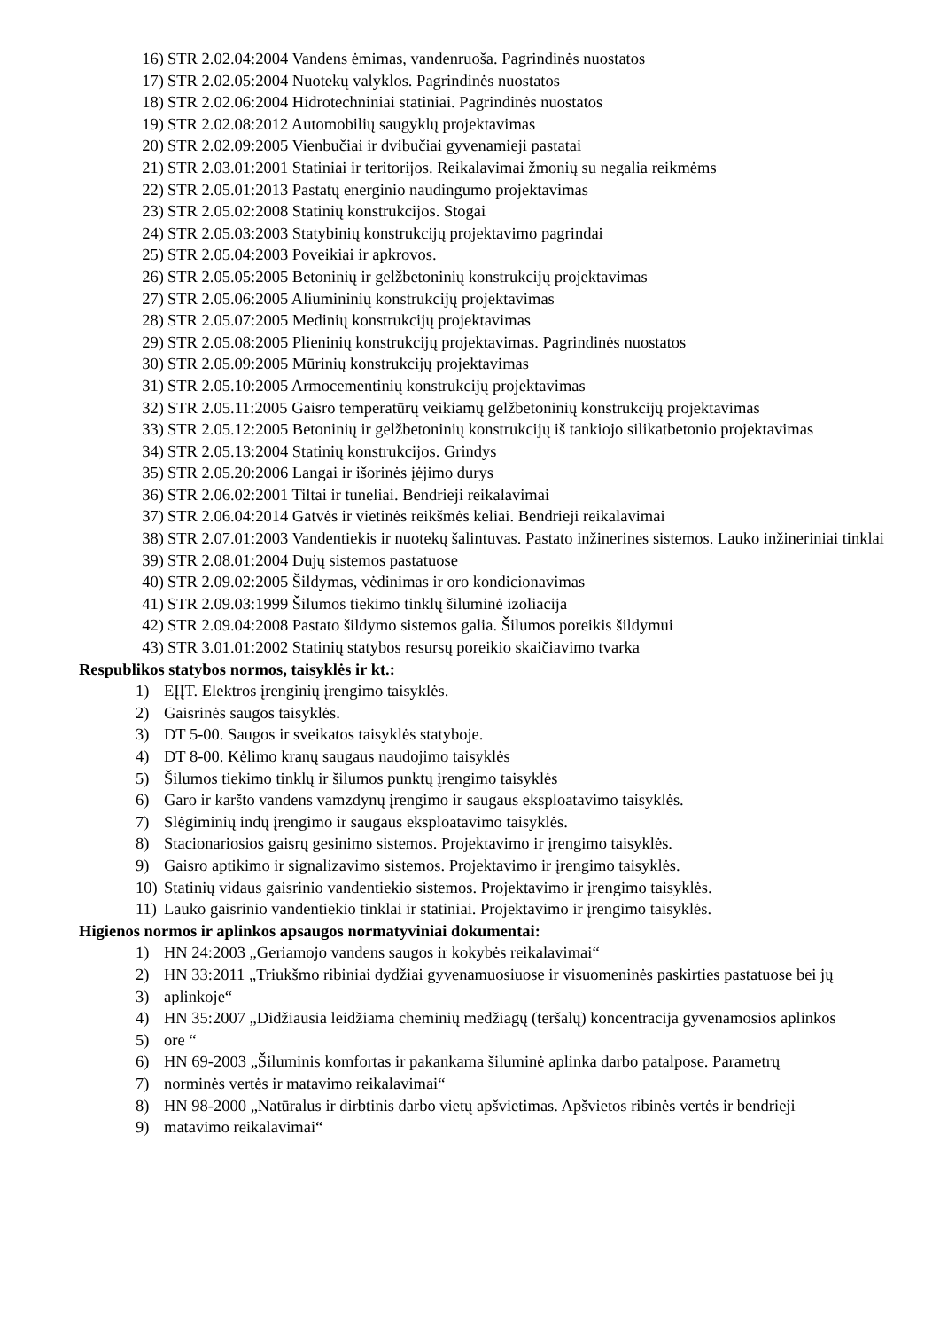16) STR 2.02.04:2004 Vandens ėmimas, vandenruoša. Pagrindinės nuostatos
17) STR 2.02.05:2004 Nuotekų valyklos. Pagrindinės nuostatos
18) STR 2.02.06:2004 Hidrotechniniai statiniai. Pagrindinės nuostatos
19) STR 2.02.08:2012 Automobilių saugyklų projektavimas
20) STR 2.02.09:2005 Vienbučiai ir dvibučiai gyvenamieji pastatai
21) STR 2.03.01:2001 Statiniai ir teritorijos. Reikalavimai žmonių su negalia reikmėms
22) STR 2.05.01:2013 Pastatų energinio naudingumo projektavimas
23) STR 2.05.02:2008 Statinių konstrukcijos. Stogai
24) STR 2.05.03:2003 Statybinių konstrukcijų projektavimo pagrindai
25) STR 2.05.04:2003 Poveikiai ir apkrovos.
26) STR 2.05.05:2005 Betoninių ir gelžbetoninių konstrukcijų projektavimas
27) STR 2.05.06:2005 Aliumininių konstrukcijų projektavimas
28) STR 2.05.07:2005 Medinių konstrukcijų projektavimas
29) STR 2.05.08:2005 Plieninių konstrukcijų projektavimas. Pagrindinės nuostatos
30) STR 2.05.09:2005 Mūrinių konstrukcijų projektavimas
31) STR 2.05.10:2005 Armocementinių konstrukcijų projektavimas
32) STR 2.05.11:2005 Gaisro temperatūrų veikiamų gelžbetoninių konstrukcijų projektavimas
33) STR 2.05.12:2005 Betoninių ir gelžbetoninių konstrukcijų iš tankiojo silikatbetonio projektavimas
34) STR 2.05.13:2004 Statinių konstrukcijos. Grindys
35) STR 2.05.20:2006 Langai ir išorinės įėjimo durys
36) STR 2.06.02:2001 Tiltai ir tuneliai. Bendrieji reikalavimai
37) STR 2.06.04:2014 Gatvės ir vietinės reikšmės keliai. Bendrieji reikalavimai
38) STR 2.07.01:2003 Vandentiekis ir nuotekų šalintuvas. Pastato inžinerines sistemos. Lauko inžineriniai tinklai
39) STR 2.08.01:2004 Dujų sistemos pastatuose
40) STR 2.09.02:2005 Šildymas, vėdinimas ir oro kondicionavimas
41) STR 2.09.03:1999 Šilumos tiekimo tinklų šiluminė izoliacija
42) STR 2.09.04:2008 Pastato šildymo sistemos galia. Šilumos poreikis šildymui
43) STR 3.01.01:2002 Statinių statybos resursų poreikio skaičiavimo tvarka
Respublikos statybos normos, taisyklės ir kt.:
1) EĮĮT. Elektros įrenginių įrengimo taisyklės.
2) Gaisrinės saugos taisyklės.
3) DT 5-00. Saugos ir sveikatos taisyklės statyboje.
4) DT 8-00. Kėlimo kranų saugaus naudojimo taisyklės
5) Šilumos tiekimo tinklų ir šilumos punktų įrengimo taisyklės
6) Garo ir karšto vandens vamzdynų įrengimo ir saugaus eksploatavimo taisyklės.
7) Slėgiminių indų įrengimo ir saugaus eksploatavimo taisyklės.
8) Stacionariosios gaisrų gesinimo sistemos. Projektavimo ir įrengimo taisyklės.
9) Gaisro aptikimo ir signalizavimo sistemos. Projektavimo ir įrengimo taisyklės.
10) Statinių vidaus gaisrinio vandentiekio sistemos. Projektavimo ir įrengimo taisyklės.
11) Lauko gaisrinio vandentiekio tinklai ir statiniai. Projektavimo ir įrengimo taisyklės.
Higienos normos ir aplinkos apsaugos normatyviniai dokumentai:
1) HN 24:2003 „Geriamojo vandens saugos ir kokybės reikalavimai“
2) HN 33:2011 „Triukšmo ribiniai dydžiai gyvenamuosiuose ir visuomeninės paskirties pastatuose bei jų
3) aplinkoje“
4) HN 35:2007 „Didžiausia leidžiama cheminių medžiagų (teršalų) koncentracija gyvenamosios aplinkos
5) ore “
6) HN 69-2003 „Šiluminis komfortas ir pakankama šiluminė aplinka darbo patalpose. Parametrų
7) norminės vertės ir matavimo reikalavimai“
8) HN 98-2000 „Natūralus ir dirbtinis darbo vietų apšvietimas. Apšvietos ribinės vertės ir bendrieji
9) matavimo reikalavimai“